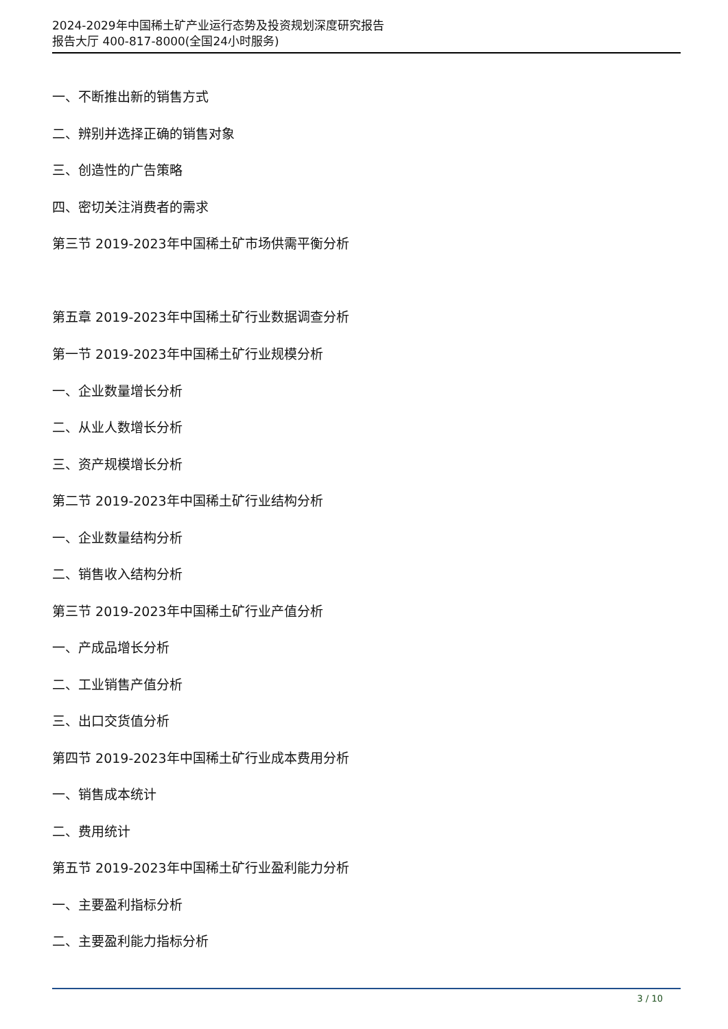2024-2029年中国稀土矿产业运行态势及投资规划深度研究报告
报告大厅 400-817-8000(全国24小时服务)
一、不断推出新的销售方式
二、辨别并选择正确的销售对象
三、创造性的广告策略
四、密切关注消费者的需求
第三节 2019-2023年中国稀土矿市场供需平衡分析
第五章 2019-2023年中国稀土矿行业数据调查分析
第一节 2019-2023年中国稀土矿行业规模分析
一、企业数量增长分析
二、从业人数增长分析
三、资产规模增长分析
第二节 2019-2023年中国稀土矿行业结构分析
一、企业数量结构分析
二、销售收入结构分析
第三节 2019-2023年中国稀土矿行业产值分析
一、产成品增长分析
二、工业销售产值分析
三、出口交货值分析
第四节 2019-2023年中国稀土矿行业成本费用分析
一、销售成本统计
二、费用统计
第五节 2019-2023年中国稀土矿行业盈利能力分析
一、主要盈利指标分析
二、主要盈利能力指标分析
3 / 10